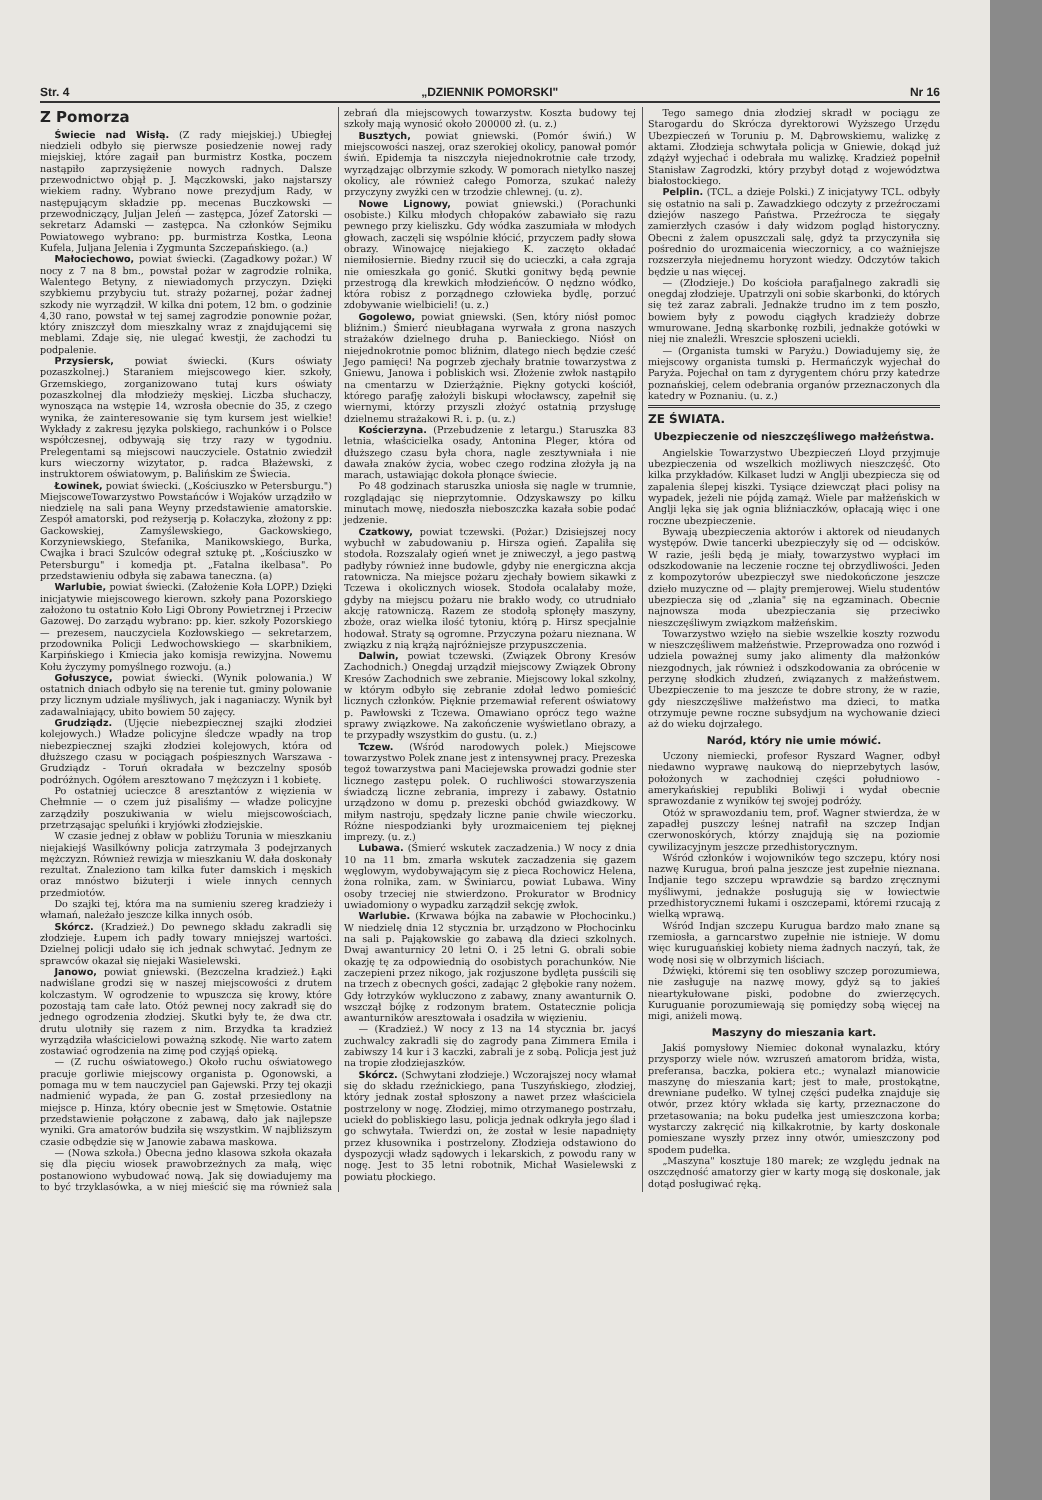Str. 4 „DZIENNIK POMORSKI" Nr 16
Z Pomorza
Świecie nad Wisłą. (Z rady miejskiej.) Ubiegłej niedzieli odbyło się pierwsze posiedzenie nowej rady miejskiej, które zagaił pan burmistrz Kostka, poczem nastąpiło zaprzysiężenie nowych radnych. Dalsze przewodnictwo objął p. J. Mączkowski, jako najstarszy wiekiem radny. Wybrano nowe prezydjum Rady, w następującym składzie pp. mecenas Buczkowski — przewodniczący, Juljan Jeleń — zastępca, Józef Zatorski — sekretarz Adamski — zastępca. Na członków Sejmiku Powiatowego wybrano: pp. burmistrza Kostka, Leona Kufela, Juljana Jelenia i Zygmunta Szczepańskiego. (a.)
Małociechowo, powiat świecki. (Zagadkowy pożar.) W nocy z 7 na 8 bm., powstał pożar w zagrodzie rolnika, Walentego Betyny, z niewiadomych przyczyn. Dzięki szybkiemu przybyciu tut. straży pożarnej, pożar żadnej szkody nie wyrządził. W kilka dni potem, 12 bm. o godzinie 4,30 rano, powstał w tej samej zagrodzie ponownie pożar, który zniszczył dom mieszkalny wraz z znajdującemi się meblami. Zdaje się, nie ulegać kwestji, że zachodzi tu podpalenie.
Przysiersk, powiat świecki. (Kurs oświaty pozaszkolnej.) Staraniem miejscowego kier. szkoły, Grzemskiego, zorganizowano tutaj kurs oświaty pozaszkolnej dla młodzieży męskiej. Liczba słuchaczy, wynosząca na wstępie 14, wzrosła obecnie do 35, z czego wynika, że zainteresowanie się tym kursem jest wielkie! Wykłady z zakresu języka polskiego, rachunków i o Polsce współczesnej, odbywają się trzy razy w tygodniu. Prelegentami są miejscowi nauczyciele. Ostatnio zwiedził kurs wieczorny wizytator, p. radca Błażewski, z instruktorem oświatowym, p. Balińskim ze Świecia.
Łowinek, powiat świecki. („Kościuszko w Petersburgu.") MiejscoweTowarzystwo Powstańców i Wojaków urządziło w niedzielę na sali pana Weyny przedstawienie amatorskie. Zespół amatorski, pod reżyserją p. Kołaczyka, złożony z pp: Gackowskiej, Zamyślewskiego, Gackowskiego, Korzyniewskiego, Stefanika, Manikowskiego, Burka, Cwajka i braci Szulców odegrał sztukę pt. „Kościuszko w Petersburgu" i komedja pt. „Fatalna ikelbasa". Po przedstawieniu odbyła się zabawa taneczna. (a)
Warlubie, powiat świecki. (Założenie Koła LOPP.) Dzięki inicjatywie miejscowego kierown. szkoły pana Pozorskiego założono tu ostatnio Koło Ligi Obrony Powietrznej i Przeciw Gazowej. Do zarządu wybrano: pp. kier. szkoły Pozorskiego — prezesem, nauczyciela Kozłowskiego — sekretarzem, przodownika Policji Ledwochowskiego — skarbnikiem, Karpińskiego i Kmiecia jako komisja rewizyjna. Nowemu Kołu życzymy pomyślnego rozwoju. (a.)
Gołuszyce, powiat świecki. (Wynik polowania.) W ostatnich dniach odbyło się na terenie tut. gminy polowanie przy licznym udziale myśliwych, jak i naganiaczy. Wynik był zadawalniający, ubito bowiem 50 zajęcy.
Grudziądz. (Ujęcie niebezpiecznej szajki złodziei kolejowych.) Władze policyjne śledcze wpadły na trop niebezpiecznej szajki złodziei kolejowych, która od dłuższego czasu w pociągach pośpiesznych Warszawa - Grudziądz - Toruń okradała w bezczelny sposób podróżnych. Ogółem aresztowano 7 mężczyzn i 1 kobietę.
Po ostatniej ucieczce 8 aresztantów z więzienia w Chełmnie — o czem już pisaliśmy — władze policyjne zarządziły poszukiwania w wielu miejscowościach, przetrząsając speluńki i kryjówki złodziejskie.
W czasie jednej z obław w pobliżu Torunia w mieszkaniu niejakiejś Wasilkówny policja zatrzymała 3 podejrzanych mężczyzn. Również rewizja w mieszkaniu W. dała doskonały rezultat. Znaleziono tam kilka futer damskich i męskich oraz mnóstwo biżuterji i wiele innych cennych przedmiotów.
Do szajki tej, która ma na sumieniu szereg kradzieży i włamań, należało jeszcze kilka innych osób.
Skórcz. (Kradzież.) Do pewnego składu zakradli się złodzieje. Łupem ich padły towary mniejszej wartości. Dzielnej policji udało się ich jednak schwytać. Jednym ze sprawców okazał się niejaki Wasielewski.
Janowo, powiat gniewski. (Bezczelna kradzież.) Łąki nadwiślane grodzi się w naszej miejscowości z drutem kolczastym. W ogrodzenie to wpuszcza się krowy, które pozostają tam całe lato. Otóż pewnej nocy zakradł się do jednego ogrodzenia złodziej. Skutki były te, że dwa ctr. drutu ulotniły się razem z nim. Brzydka ta kradzież wyrządziła właścicielowi poważną szkodę. Nie warto zatem zostawiać ogrodzenia na zimę pod czyjąś opieką.
— (Z ruchu oświatowego.) Około ruchu oświatowego pracuje gorliwie miejscowy organista p. Ogonowski, a pomaga mu w tem nauczyciel pan Gajewski. Przy tej okazji nadmienić wypada, że pan G. został przesiedlony na miejsce p. Hinza, który obecnie jest w Smętowie. Ostatnie przedstawienie połączone z zabawą, dało jak najlepsze wyniki. Gra amatorów budziła się wszystkim. W najbliższym czasie odbędzie się w Janowie zabawa maskowa.
— (Nowa szkoła.) Obecna jedno klasowa szkoła okazała się dla pięciu wiosek prawobrzeżnych za małą, więc postanowiono wybudować nową. Jak się dowiadujemy ma to być trzyklasówka, a w niej mieścić się ma również sala zebrań dla miejscowych towarzystw. Koszta budowy tej szkoły mają wynosić około 200000 zł. (u. z.)
Busztych, powiat gniewski. (Pomór świń.) W miejscowości naszej, oraz szerokiej okolicy, panował pomór świń. Epidemja ta niszczyła niejednokrotnie całe trzody, wyrządzając olbrzymie szkody. W pomorach nietylko naszej okolicy, ale również całego Pomorza, szukać należy przyczyny zwyżki cen w trzodzie chlewnej. (u. z).
Nowe Lignowy, powiat gniewski.) (Porachunki osobiste.) Kilku młodych chłopaków zabawiało się razu pewnego przy kieliszku. Gdy wódka zaszumiała w młodych głowach, zaczęli się wspólnie kłócić, przyczem padły słowa obrazy. Winowajcę niejakiego K. zaczęto okładać niemiłosiernie. Biedny rzucił się do ucieczki, a cała zgraja nie omieszkała go gonić. Skutki gonitwy będą pewnie przestrogą dla krewkich młodzieńców. O nędzno wódko, która robisz z porządnego człowieka bydlę, porzuć zdobywanie wielbicieli! (u. z.)
Gogolewo, powiat gniewski. (Sen, który niósł pomoc bliźnim.) Śmierć nieubłagana wyrwała z grona naszych strażaków dzielnego druha p. Banieckiego. Niósł on niejednokrotnie pomoc bliźnim, dlatego niech będzie cześć Jego pamięci! Na pogrzeb zjechały bratnie towarzystwa z Gniewu, Janowa i pobliskich wsi. Złożenie zwłok nastąpiło na cmentarzu w Dzierżążnie. Piękny gotycki kościół, którego parafję założyli biskupi włocławscy, zapełnił się wiernymi, którzy przyszli złożyć ostatnią przysługę dzielnemu strażakowi R. i. p. (u. z.)
Kościerzyna. (Przebudzenie z letargu.) Staruszka 83 letnia, właścicielka osady, Antonina Pleger, która od dłuższego czasu była chora, nagle zesztywniała i nie dawała znaków życia, wobec czego rodzina złożyła ją na marach, ustawiając dokoła płonące świecie.
Po 48 godzinach staruszka uniosła się nagle w trumnie, rozglądając się nieprzytomnie. Odzyskawszy po kilku minutach mowę, niedoszła nieboszczka kazała sobie podać jedzenie.
Czatkowy, powiat tczewski. (Pożar.) Dzisiejszej nocy wybuchł w zabudowaniu p. Hirsza ogień. Zapaliła się stodoła. Rozszalały ogień wnet je zniweczył, a jego pastwą padłyby również inne budowle, gdyby nie energiczna akcja ratownicza. Na miejsce pożaru zjechały bowiem sikawki z Tczewa i okolicznych wiosek. Stodoła ocalałaby może, gdyby na miejscu pożaru nie brakło wody, co utrudniało akcję ratowniczą. Razem ze stodołą spłonęły maszyny, zboże, oraz wielka ilość tytoniu, którą p. Hirsz specjalnie hodował. Straty są ogromne. Przyczyna pożaru nieznana. W związku z nią krążą najróżniejsze przypuszczenia.
Dalwin, powiat tczewski. (Związek Obrony Kresów Zachodnich.) Onegdaj urządził miejscowy Związek Obrony Kresów Zachodnich swe zebranie. Miejscowy lokal szkolny, w którym odbyło się zebranie zdołał ledwo pomieścić licznych członków. Pięknie przemawiał referent oświatowy p. Pawłowski z Tczewa. Omawiano oprócz tego ważne sprawy związkowe. Na zakończenie wyświetlano obrazy, a te przypadły wszystkim do gustu. (u. z.)
Tczew. (Wśród narodowych polek.) Miejscowe towarzystwo Polek znane jest z intensywnej pracy. Prezeska tegoż towarzystwa pani Maciejewska prowadzi godnie ster licznego zastępu polek. O ruchliwości stowarzyszenia świadczą liczne zebrania, imprezy i zabawy. Ostatnio urządzono w domu p. prezeski obchód gwiazdkowy. W miłym nastroju, spędzały liczne panie chwile wieczorku. Różne niespodzianki były urozmaiceniem tej pięknej imprezy. (u. z.)
Lubawa. (Śmierć wskutek zaczadzenia.) W nocy z dnia 10 na 11 bm. zmarła wskutek zaczadzenia się gazem węglowym, wydobywającym się z pieca Rochowicz Helena, żona rolnika, zam. w Świniarcu, powiat Lubawa. Winy osoby trzeciej nie stwierdzono. Prokurator w Brodnicy uwiadomiony o wypadku zarządził sekcję zwłok.
Warlubie. (Krwawa bójka na zabawie w Płochocinku.) W niedzielę dnia 12 stycznia br. urządzono w Płochocinku na sali p. Pająkowskie go zabawą dla dzieci szkolnych. Dwaj awanturnicy 20 letni O. i 25 letni G. obrali sobie okazję tę za odpowiednią do osobistych porachunków. Nie zaczepieni przez nikogo, jak rozjuszone bydlęta pusścili się na trzech z obecnych gości, zadając 2 głębokie rany nożem. Gdy łotrzyków wykluczono z zabawy, znany awanturnik O. wszczął bójkę z rodzonym bratem. Ostatecznie policja awanturników aresztowała i osadziła w więzieniu.
— (Kradzież.) W nocy z 13 na 14 stycznia br. jacyś zuchwalcy zakradli się do zagrody pana Zimmera Emila i zabiwszy 14 kur i 3 kaczki, zabrali je z sobą. Policja jest już na tropie złodziejaszków.
Skórcz. (Schwytani złodzieje.) Wczorajszej nocy włamał się do składu rzeźnickiego, pana Tuszyńskiego, złodziej, który jednak został spłoszony a nawet przez właściciela postrzelony w nogę. Złodziej, mimo otrzymanego postrzału, uciekł do pobliskiego lasu, policja jednak odkryła jego ślad i go schwytała. Twierdzi on, że został w lesie napadnięty przez kłusownika i postrzelony. Złodzieja odstawiono do dyspozycji władz sądowych i lekarskich, z powodu rany w nogę. Jest to 35 letni robotnik, Michał Wasielewski z powiatu płockiego.
Tego samego dnia złodziej skradł w pociągu ze Starogardu do Skrócza dyrektorowi Wyższego Urzędu Ubezpieczeń w Toruniu p. M. Dąbrowskiemu, walizkę z aktami. Złodzieja schwytała policja w Gniewie, dokąd już zdążył wyjechać i odebrała mu walizkę. Kradzież popełnił Stanisław Zagrodzki, który przybył dotąd z województwa białostockiego.
Pelplin. (TCL. a dzieje Polski.) Z inicjatywy TCL. odbyły się ostatnio na sali p. Zawadzkiego odczyty z przeźroczami dziejów naszego Państwa. Przeźrocza te sięgały zamierzłych czasów i dały widzom pogląd historyczny. Obecni z żalem opuszczali salę, gdyż ta przyczyniła się pośrednio do urozmaicenia wieczornicy, a co ważniejsze rozszerzyła niejednemu horyzont wiedzy. Odczytów takich będzie u nas więcej.
— (Złodzieje.) Do kościoła parafjalnego zakradli się onegdaj złodzieje. Upatrzyli oni sobie skarbonki, do których się też zaraz zabrali. Jednakże trudno im z tem poszło, bowiem były z powodu ciągłych kradzieży dobrze wmurowane. Jedną skarbonkę rozbili, jednakże gotówki w niej nie znaleźli. Wreszcie spłoszeni uciekli.
— (Organista tumski w Paryżu.) Dowiadujemy się, że miejscowy organista tumski p. Hermańczyk wyjechał do Paryża. Pojechał on tam z dyrygentem chóru przy katedrze poznańskiej, celem odebrania organów przeznaczonych dla katedry w Poznaniu. (u. z.)
ZE ŚWIATA.
Ubezpieczenie od nieszczęśliwego małżeństwa.
Angielskie Towarzystwo Ubezpieczeń Lloyd przyjmuje ubezpieczenia od wszelkich możliwych nieszczęść. Oto kilka przykładów. Kilkaset ludzi w Anglji ubezpiecza się od zapalenia ślepej kiszki. Tysiące dziewcząt płaci polisy na wypadek, jeżeli nie pójdą zamąż. Wiele par małżeńskich w Anglji lęka się jak ognia bliźniaczków, opłacają więc i one roczne ubezpieczenie.
Bywają ubezpieczenia aktorów i aktorek od nieudanych występów. Dwie tancerki ubezpieczyły się od — odcisków. W razie, jeśli będą je miały, towarzystwo wypłaci im odszkodowanie na leczenie roczne tej obrzydliwości. Jeden z kompozytorów ubezpieczył swe niedokończone jeszcze dzieło muzyczne od — plajty premjerowej. Wielu studentów ubezpiecza się od „zlania" się na egzaminach. Obecnie najnowsza moda ubezpieczania się przeciwko nieszczęśliwym związkom małżeńskim.
Towarzystwo wzięło na siebie wszelkie koszty rozwodu w nieszczęśliwem małżeństwie. Przeprowadza ono rozwód i udziela poważnej sumy jako alimenty dla małżonków niezgodnych, jak również i odszkodowania za obrócenie w perzynę słodkich złudzeń, związanych z małżeństwem. Ubezpieczenie to ma jeszcze te dobre strony, że w razie, gdy nieszczęśliwe małżeństwo ma dzieci, to matka otrzymuje pewne roczne subsydjum na wychowanie dzieci aż do wieku dojrzałego.
Naród, który nie umie mówić.
Uczony niemiecki, profesor Ryszard Wagner, odbył niedawno wyprawę naukową do nieprzebytych lasów, położonych w zachodniej części południowo - amerykańskiej republiki Boliwji i wydał obecnie sprawozdanie z wyników tej swojej podróży.
Otóż w sprawozdaniu tem, prof. Wagner stwierdza, że w zapadłej puszczy leśnej natrafił na szczep Indjan czerwonoskórych, którzy znajdują się na poziomie cywilizacyjnym jeszcze przedhistorycznym.
Wśród członków i wojowników tego szczepu, który nosi nazwę Kurugua, broń palna jeszcze jest zupełnie nieznana. Indjanie tego szczepu wprawdzie są bardzo zręcznymi myśliwymi, jednakże posługują się w łowiectwie przedhistorycznemi łukami i oszczepami, któremi rzucają z wielką wprawą.
Wśród Indjan szczepu Kurugua bardzo mało znane są rzemiosła, a garncarstwo zupełnie nie istnieje. W domu więc kuruguańskiej kobiety niema żadnych naczyń, tak, że wodę nosi się w olbrzymich liściach.
Dźwięki, któremi się ten osobliwy szczep porozumiewa, nie zasługuje na nazwę mowy, gdyż są to jakieś nieartykułowane piski, podobne do zwierzęcych. Kuruguanie porozumiewają się pomiędzy sobą więcej na migi, aniżeli mową.
Maszyny do mieszania kart.
Jakiś pomysłowy Niemiec dokonał wynalazku, który przysporzy wiele nów. wzruszeń amatorom bridża, wista, preferansa, baczka, pokiera etc.; wynalazł mianowicie maszynę do mieszania kart; jest to małe, prostokątne, drewniane pudełko. W tylnej części pudełka znajduje się otwór, przez który wkłada się karty, przeznaczone do przetasowania; na boku pudełka jest umieszczona korba; wystarczy zakręcić nią kilkakrotnie, by karty doskonale pomieszane wyszły przez inny otwór, umieszczony pod spodem pudełka.
„Maszyna" kosztuje 180 marek; ze względu jednak na oszczędność amatorzy gier w karty mogą się doskonale, jak dotąd posługiwać ręką.